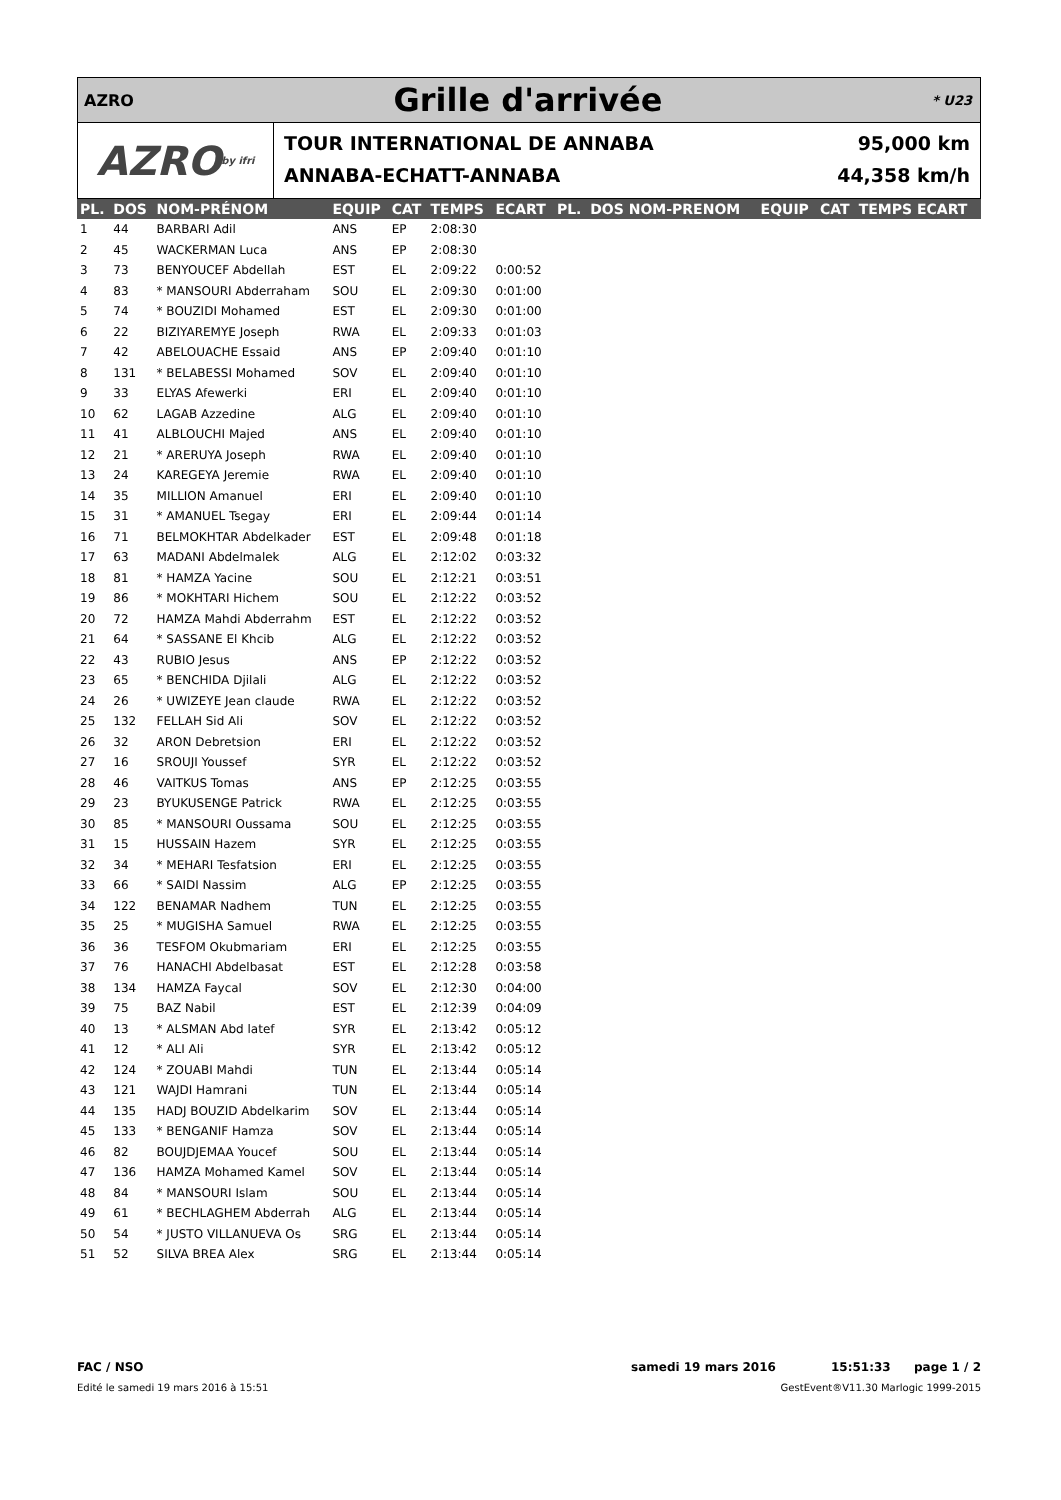AZRO
Grille d'arrivée
* U23
AZRO by ifri
TOUR INTERNATIONAL DE ANNABA
ANNABA-ECHATT-ANNABA
95,000 km
44,358 km/h
| PL. | DOS | NOM-PRÉNOM | EQUIP | CAT | TEMPS | ECART | PL. | DOS NOM-PRENOM | EQUIP | CAT | TEMPS ECART |
| --- | --- | --- | --- | --- | --- | --- | --- | --- | --- | --- | --- |
| 1 | 44 | BARBARI Adil | ANS | EP | 2:08:30 | | | | | | |
| 2 | 45 | WACKERMAN Luca | ANS | EP | 2:08:30 | | | | | | |
| 3 | 73 | BENYOUCEF Abdellah | EST | EL | 2:09:22 | 0:00:52 | | | | | |
| 4 | 83 | * MANSOURI Abderraham | SOU | EL | 2:09:30 | 0:01:00 | | | | | |
| 5 | 74 | * BOUZIDI Mohamed | EST | EL | 2:09:30 | 0:01:00 | | | | | |
| 6 | 22 | BIZIYAREMYE Joseph | RWA | EL | 2:09:33 | 0:01:03 | | | | | |
| 7 | 42 | ABELOUACHE Essaid | ANS | EP | 2:09:40 | 0:01:10 | | | | | |
| 8 | 131 | * BELABESSI Mohamed | SOV | EL | 2:09:40 | 0:01:10 | | | | | |
| 9 | 33 | ELYAS Afewerki | ERI | EL | 2:09:40 | 0:01:10 | | | | | |
| 10 | 62 | LAGAB Azzedine | ALG | EL | 2:09:40 | 0:01:10 | | | | | |
| 11 | 41 | ALBLOUCHI Majed | ANS | EL | 2:09:40 | 0:01:10 | | | | | |
| 12 | 21 | * ARERUYA Joseph | RWA | EL | 2:09:40 | 0:01:10 | | | | | |
| 13 | 24 | KAREGEYA Jeremie | RWA | EL | 2:09:40 | 0:01:10 | | | | | |
| 14 | 35 | MILLION Amanuel | ERI | EL | 2:09:40 | 0:01:10 | | | | | |
| 15 | 31 | * AMANUEL Tsegay | ERI | EL | 2:09:44 | 0:01:14 | | | | | |
| 16 | 71 | BELMOKHTAR Abdelkader | EST | EL | 2:09:48 | 0:01:18 | | | | | |
| 17 | 63 | MADANI Abdelmalek | ALG | EL | 2:12:02 | 0:03:32 | | | | | |
| 18 | 81 | * HAMZA Yacine | SOU | EL | 2:12:21 | 0:03:51 | | | | | |
| 19 | 86 | * MOKHTARI Hichem | SOU | EL | 2:12:22 | 0:03:52 | | | | | |
| 20 | 72 | HAMZA Mahdi Abderrahm | EST | EL | 2:12:22 | 0:03:52 | | | | | |
| 21 | 64 | * SASSANE El Khcib | ALG | EL | 2:12:22 | 0:03:52 | | | | | |
| 22 | 43 | RUBIO Jesus | ANS | EP | 2:12:22 | 0:03:52 | | | | | |
| 23 | 65 | * BENCHIDA Djilali | ALG | EL | 2:12:22 | 0:03:52 | | | | | |
| 24 | 26 | * UWIZEYE Jean claude | RWA | EL | 2:12:22 | 0:03:52 | | | | | |
| 25 | 132 | FELLAH Sid Ali | SOV | EL | 2:12:22 | 0:03:52 | | | | | |
| 26 | 32 | ARON Debretsion | ERI | EL | 2:12:22 | 0:03:52 | | | | | |
| 27 | 16 | SROUJI Youssef | SYR | EL | 2:12:22 | 0:03:52 | | | | | |
| 28 | 46 | VAITKUS Tomas | ANS | EP | 2:12:25 | 0:03:55 | | | | | |
| 29 | 23 | BYUKUSENGE Patrick | RWA | EL | 2:12:25 | 0:03:55 | | | | | |
| 30 | 85 | * MANSOURI Oussama | SOU | EL | 2:12:25 | 0:03:55 | | | | | |
| 31 | 15 | HUSSAIN Hazem | SYR | EL | 2:12:25 | 0:03:55 | | | | | |
| 32 | 34 | * MEHARI Tesfatsion | ERI | EL | 2:12:25 | 0:03:55 | | | | | |
| 33 | 66 | * SAIDI Nassim | ALG | EP | 2:12:25 | 0:03:55 | | | | | |
| 34 | 122 | BENAMAR Nadhem | TUN | EL | 2:12:25 | 0:03:55 | | | | | |
| 35 | 25 | * MUGISHA Samuel | RWA | EL | 2:12:25 | 0:03:55 | | | | | |
| 36 | 36 | TESFOM Okubmariam | ERI | EL | 2:12:25 | 0:03:55 | | | | | |
| 37 | 76 | HANACHI Abdelbasat | EST | EL | 2:12:28 | 0:03:58 | | | | | |
| 38 | 134 | HAMZA Faycal | SOV | EL | 2:12:30 | 0:04:00 | | | | | |
| 39 | 75 | BAZ Nabil | EST | EL | 2:12:39 | 0:04:09 | | | | | |
| 40 | 13 | * ALSMAN Abd latef | SYR | EL | 2:13:42 | 0:05:12 | | | | | |
| 41 | 12 | * ALI Ali | SYR | EL | 2:13:42 | 0:05:12 | | | | | |
| 42 | 124 | * ZOUABI Mahdi | TUN | EL | 2:13:44 | 0:05:14 | | | | | |
| 43 | 121 | WAJDI Hamrani | TUN | EL | 2:13:44 | 0:05:14 | | | | | |
| 44 | 135 | HADJ BOUZID Abdelkarim | SOV | EL | 2:13:44 | 0:05:14 | | | | | |
| 45 | 133 | * BENGANIF Hamza | SOV | EL | 2:13:44 | 0:05:14 | | | | | |
| 46 | 82 | BOUJDJEMAA Youcef | SOU | EL | 2:13:44 | 0:05:14 | | | | | |
| 47 | 136 | HAMZA Mohamed Kamel | SOV | EL | 2:13:44 | 0:05:14 | | | | | |
| 48 | 84 | * MANSOURI Islam | SOU | EL | 2:13:44 | 0:05:14 | | | | | |
| 49 | 61 | * BECHLAGHEM Abderrah | ALG | EL | 2:13:44 | 0:05:14 | | | | | |
| 50 | 54 | * JUSTO VILLANUEVA Os | SRG | EL | 2:13:44 | 0:05:14 | | | | | |
| 51 | 52 | SILVA BREA Alex | SRG | EL | 2:13:44 | 0:05:14 | | | | | |
FAC / NSO samedi 19 mars 2016 15:51:33 page 1 / 2
Edité le samedi 19 mars 2016 à 15:51 GestEvent®V11.30 Marlogic 1999-2015